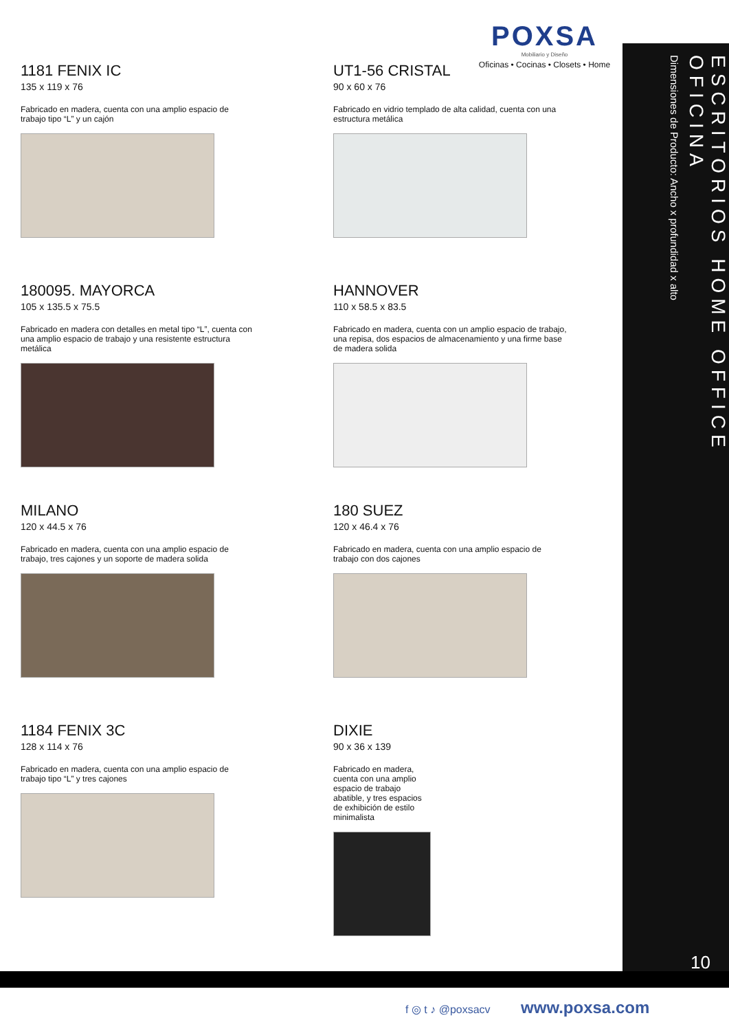POXSA
Mobiliario y Diseño
Oficinas • Cocinas • Closets • Home
ESCRITORIOS HOME OFFICE
OFICINA
Dimensiones de Producto: Ancho x profundidad x alto
1181 FENIX IC
135 x 119 x 76
Fabricado en madera, cuenta con una amplio espacio de trabajo tipo “L” y un cajón
UT1-56 CRISTAL
90 x 60 x 76
Fabricado en vidrio templado de alta calidad, cuenta con una estructura metálica
180095. MAYORCA
105 x 135.5 x 75.5
Fabricado en madera con detalles en metal tipo “L”, cuenta con una amplio espacio de trabajo y una resistente estructura metálica
HANNOVER
110 x 58.5 x 83.5
Fabricado en madera, cuenta con un amplio espacio de trabajo, una repisa, dos espacios de almacenamiento y una firme base de madera solida
MILANO
120 x 44.5 x 76
Fabricado en madera, cuenta con una amplio espacio de trabajo, tres cajones y un soporte de madera solida
180 SUEZ
120 x 46.4 x 76
Fabricado en madera, cuenta con una amplio espacio de trabajo con dos cajones
1184 FENIX 3C
128 x 114 x 76
Fabricado en madera, cuenta con una amplio espacio de trabajo tipo “L” y tres cajones
DIXIE
90 x 36 x 139
Fabricado en madera, cuenta con una amplio espacio de trabajo abatible, y tres espacios de exhibición de estilo minimalista
10
f ◎ t ♪ @poxsacv www.poxsa.com